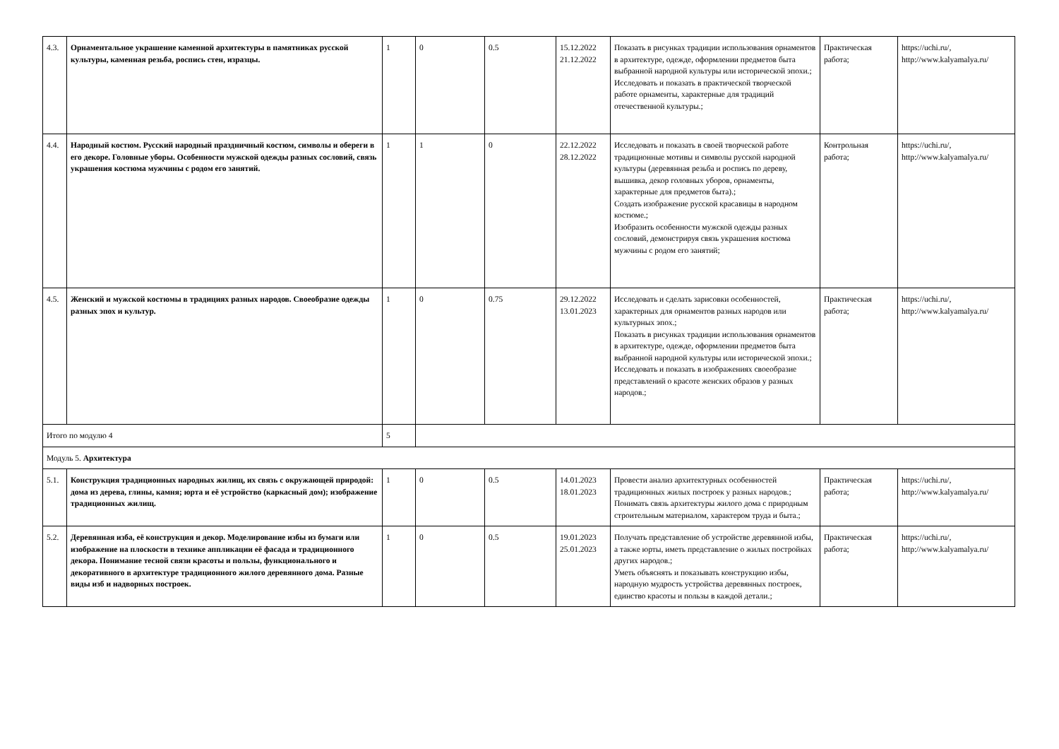| 4.3. | Орнаментальное украшение каменной архитектуры в памятниках русской культуры, каменная резьба, роспись стен, изразцы. | 1 | 0 | 0.5 | 15.12.2022 21.12.2022 | Показать в рисунках традиции использования орнаментов в архитектуре, одежде, оформлении предметов быта выбранной народной культуры или исторической эпохи.; Исследовать и показать в практической творческой работе орнаменты, характерные для традиций отечественной культуры.; | Практическая работа; | https://uchi.ru/, http://www.kalyamalya.ru/ |
| 4.4. | Народный костюм. Русский народный праздничный костюм, символы и обереги в его декоре. Головные уборы. Особенности мужской одежды разных сословий, связь украшения костюма мужчины с родом его занятий. | 1 | 1 | 0 | 22.12.2022 28.12.2022 | Исследовать и показать в своей творческой работе традиционные мотивы и символы русской народной культуры (деревянная резьба и роспись по дереву, вышивка, декор головных уборов, орнаменты, характерные для предметов быта).; Создать изображение русской красавицы в народном костюме.; Изобразить особенности мужской одежды разных сословий, демонстрируя связь украшения костюма мужчины с родом его занятий; | Контрольная работа; | https://uchi.ru/, http://www.kalyamalya.ru/ |
| 4.5. | Женский и мужской костюмы в традициях разных народов. Своеобразие одежды разных эпох и культур. | 1 | 0 | 0.75 | 29.12.2022 13.01.2023 | Исследовать и сделать зарисовки особенностей, характерных для орнаментов разных народов или культурных эпох.; Показать в рисунках традиции использования орнаментов в архитектуре, одежде, оформлении предметов быта выбранной народной культуры или исторической эпохи.; Исследовать и показать в изображениях своеобразие представлений о красоте женских образов у разных народов.; | Практическая работа; | https://uchi.ru/, http://www.kalyamalya.ru/ |
| Итого по модулю 4 | | 5 | | | | | | |
| Модуль 5. Архитектура | | | | | | | | |
| 5.1. | Конструкция традиционных народных жилищ, их связь с окружающей природой: дома из дерева, глины, камня; юрта и её устройство (каркасный дом); изображение традиционных жилищ. | 1 | 0 | 0.5 | 14.01.2023 18.01.2023 | Провести анализ архитектурных особенностей традиционных жилых построек у разных народов.; Понимать связь архитектуры жилого дома с природным строительным материалом, характером труда и быта.; | Практическая работа; | https://uchi.ru/, http://www.kalyamalya.ru/ |
| 5.2. | Деревянная изба, её конструкция и декор. Моделирование избы из бумаги или изображение на плоскости в технике аппликации её фасада и традиционного декора. Понимание тесной связи красоты и пользы, функционального и декоративного в архитектуре традиционного жилого деревянного дома. Разные виды изб и надворных построек. | 1 | 0 | 0.5 | 19.01.2023 25.01.2023 | Получать представление об устройстве деревянной избы, а также юрты, иметь представление о жилых постройках других народов.; Уметь объяснять и показывать конструкцию избы, народную мудрость устройства деревянных построек, единство красоты и пользы в каждой детали.; | Практическая работа; | https://uchi.ru/, http://www.kalyamalya.ru/ |